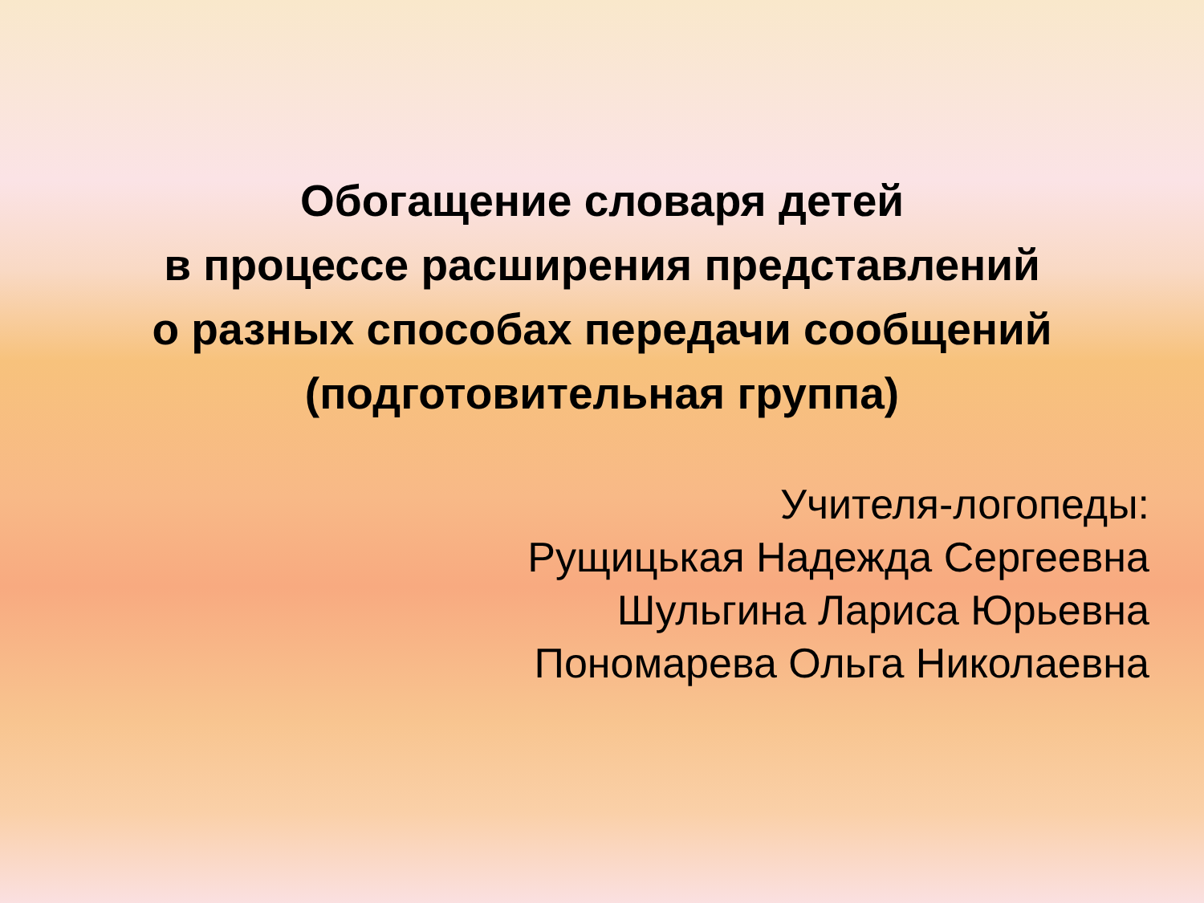Обогащение словаря детей
в процессе расширения представлений
о разных способах передачи сообщений
(подготовительная группа)
Учителя-логопеды:
Рущицькая Надежда Сергеевна
Шульгина Лариса Юрьевна
Пономарева Ольга Николаевна